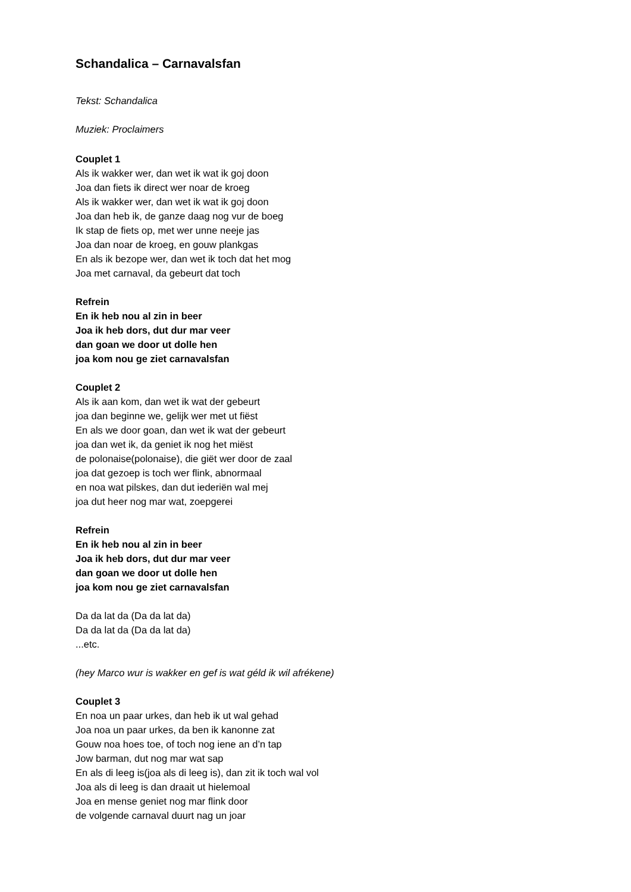Schandalica – Carnavalsfan
Tekst: Schandalica
Muziek: Proclaimers
Couplet 1
Als ik wakker wer, dan wet ik wat ik goj doon
Joa dan fiets ik direct wer noar de kroeg
Als ik wakker wer, dan wet ik wat ik goj doon
Joa dan heb ik, de ganze daag nog vur de boeg
Ik stap de fiets op, met wer unne neeje jas
Joa dan noar de kroeg, en gouw plankgas
En als ik bezope wer, dan wet ik toch dat het mog
Joa met carnaval, da gebeurt dat toch
Refrein
En ik heb nou al zin in beer
Joa ik heb dors, dut dur mar veer
dan goan we door ut dolle hen
joa kom nou ge ziet carnavalsfan
Couplet 2
Als ik aan kom, dan wet ik wat der gebeurt
joa dan beginne we, gelijk wer met ut fiëst
En als we door goan, dan wet ik wat der gebeurt
joa dan wet ik, da geniet ik nog het miëst
de polonaise(polonaise), die giët wer door de zaal
joa dat gezoep is toch wer flink, abnormaal
en noa wat pilskes, dan dut iederiën wal mej
joa dut heer nog mar wat, zoepgerei
Refrein
En ik heb nou al zin in beer
Joa ik heb dors, dut dur mar veer
dan goan we door ut dolle hen
joa kom nou ge ziet carnavalsfan
Da da lat da (Da da lat da)
Da da lat da (Da da lat da)
...etc.
(hey Marco wur is wakker en gef is wat géld ik wil afrékene)
Couplet 3
En noa un paar urkes, dan heb ik ut wal gehad
Joa noa un paar urkes, da ben ik kanonne zat
Gouw noa hoes toe, of toch nog iene an d’n tap
Jow barman, dut nog mar wat sap
En als di leeg is(joa als di leeg is), dan zit ik toch wal vol
Joa als di leeg is dan draait ut hielemoal
Joa en mense geniet nog mar flink door
de volgende carnaval duurt nag un joar